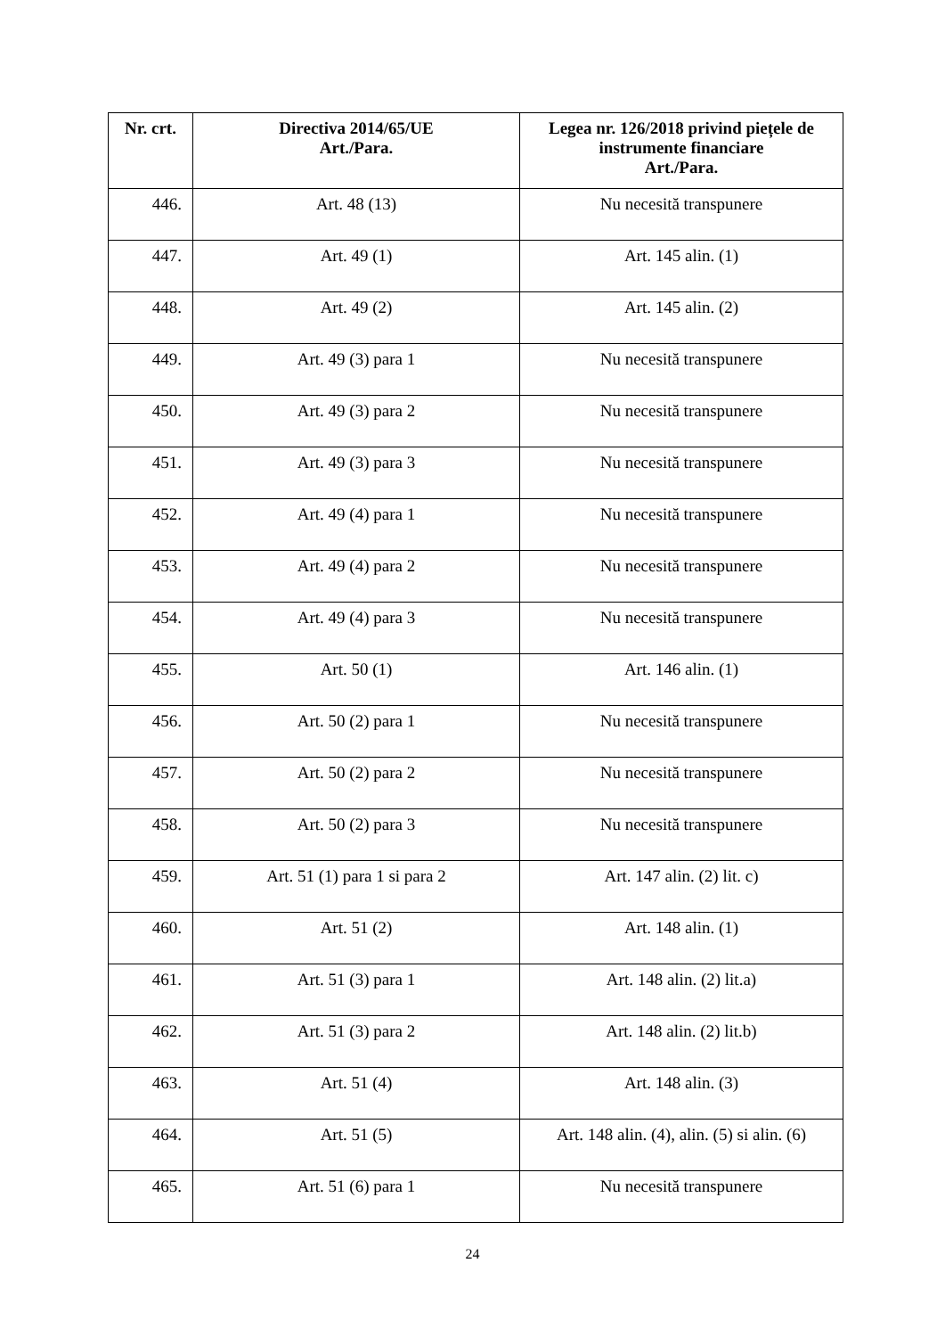| Nr. crt. | Directiva 2014/65/UE Art./Para. | Legea nr. 126/2018 privind piețele de instrumente financiare Art./Para. |
| --- | --- | --- |
| 446. | Art. 48 (13) | Nu necesită transpunere |
| 447. | Art. 49 (1) | Art. 145 alin. (1) |
| 448. | Art. 49 (2) | Art. 145 alin. (2) |
| 449. | Art. 49 (3) para 1 | Nu necesită transpunere |
| 450. | Art. 49 (3) para 2 | Nu necesită transpunere |
| 451. | Art. 49 (3) para 3 | Nu necesită transpunere |
| 452. | Art. 49 (4) para 1 | Nu necesită transpunere |
| 453. | Art. 49 (4) para 2 | Nu necesită transpunere |
| 454. | Art. 49 (4) para 3 | Nu necesită transpunere |
| 455. | Art. 50 (1) | Art. 146 alin. (1) |
| 456. | Art. 50 (2) para 1 | Nu necesită transpunere |
| 457. | Art. 50 (2) para 2 | Nu necesită transpunere |
| 458. | Art. 50 (2) para 3 | Nu necesită transpunere |
| 459. | Art. 51 (1) para 1 si para 2 | Art. 147 alin. (2) lit. c) |
| 460. | Art. 51 (2) | Art. 148 alin. (1) |
| 461. | Art. 51 (3) para 1 | Art. 148 alin. (2) lit.a) |
| 462. | Art. 51 (3) para 2 | Art. 148 alin. (2) lit.b) |
| 463. | Art. 51 (4) | Art. 148 alin. (3) |
| 464. | Art. 51 (5) | Art. 148 alin. (4), alin. (5) si alin. (6) |
| 465. | Art. 51 (6) para 1 | Nu necesită transpunere |
24